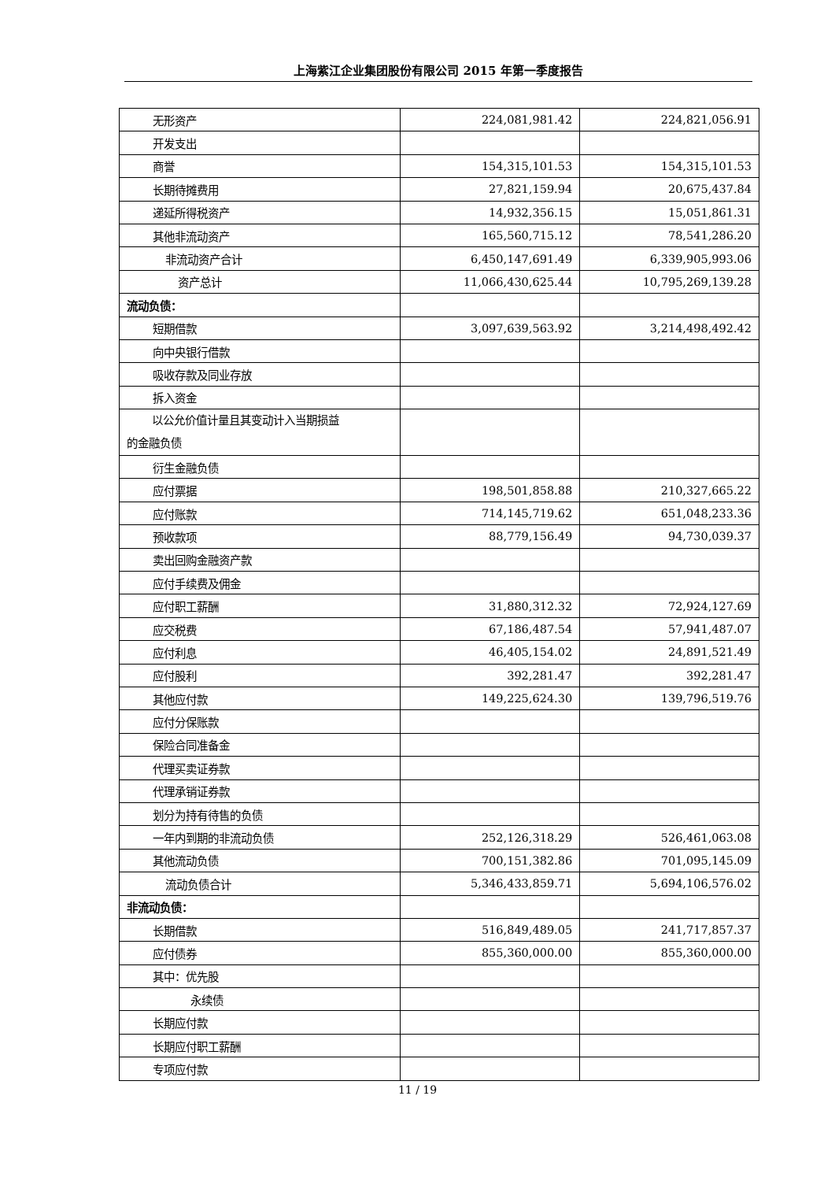上海紫江企业集团股份有限公司 2015 年第一季度报告
| 无形资产 | 224,081,981.42 | 224,821,056.91 |
| 开发支出 | | |
| 商誉 | 154,315,101.53 | 154,315,101.53 |
| 长期待摊费用 | 27,821,159.94 | 20,675,437.84 |
| 递延所得税资产 | 14,932,356.15 | 15,051,861.31 |
| 其他非流动资产 | 165,560,715.12 | 78,541,286.20 |
| 非流动资产合计 | 6,450,147,691.49 | 6,339,905,993.06 |
| 资产总计 | 11,066,430,625.44 | 10,795,269,139.28 |
| 流动负债： | | |
| 短期借款 | 3,097,639,563.92 | 3,214,498,492.42 |
| 向中央银行借款 | | |
| 吸收存款及同业存放 | | |
| 拆入资金 | | |
| 以公允价值计量且其变动计入当期损益 的金融负债 | | |
| 衍生金融负债 | | |
| 应付票据 | 198,501,858.88 | 210,327,665.22 |
| 应付账款 | 714,145,719.62 | 651,048,233.36 |
| 预收款项 | 88,779,156.49 | 94,730,039.37 |
| 卖出回购金融资产款 | | |
| 应付手续费及佣金 | | |
| 应付职工薪酬 | 31,880,312.32 | 72,924,127.69 |
| 应交税费 | 67,186,487.54 | 57,941,487.07 |
| 应付利息 | 46,405,154.02 | 24,891,521.49 |
| 应付股利 | 392,281.47 | 392,281.47 |
| 其他应付款 | 149,225,624.30 | 139,796,519.76 |
| 应付分保账款 | | |
| 保险合同准备金 | | |
| 代理买卖证券款 | | |
| 代理承销证券款 | | |
| 划分为持有待售的负债 | | |
| 一年内到期的非流动负债 | 252,126,318.29 | 526,461,063.08 |
| 其他流动负债 | 700,151,382.86 | 701,095,145.09 |
| 流动负债合计 | 5,346,433,859.71 | 5,694,106,576.02 |
| 非流动负债： | | |
| 长期借款 | 516,849,489.05 | 241,717,857.37 |
| 应付债券 | 855,360,000.00 | 855,360,000.00 |
| 其中：优先股 | | |
| 永续债 | | |
| 长期应付款 | | |
| 长期应付职工薪酬 | | |
| 专项应付款 | | |
11 / 19